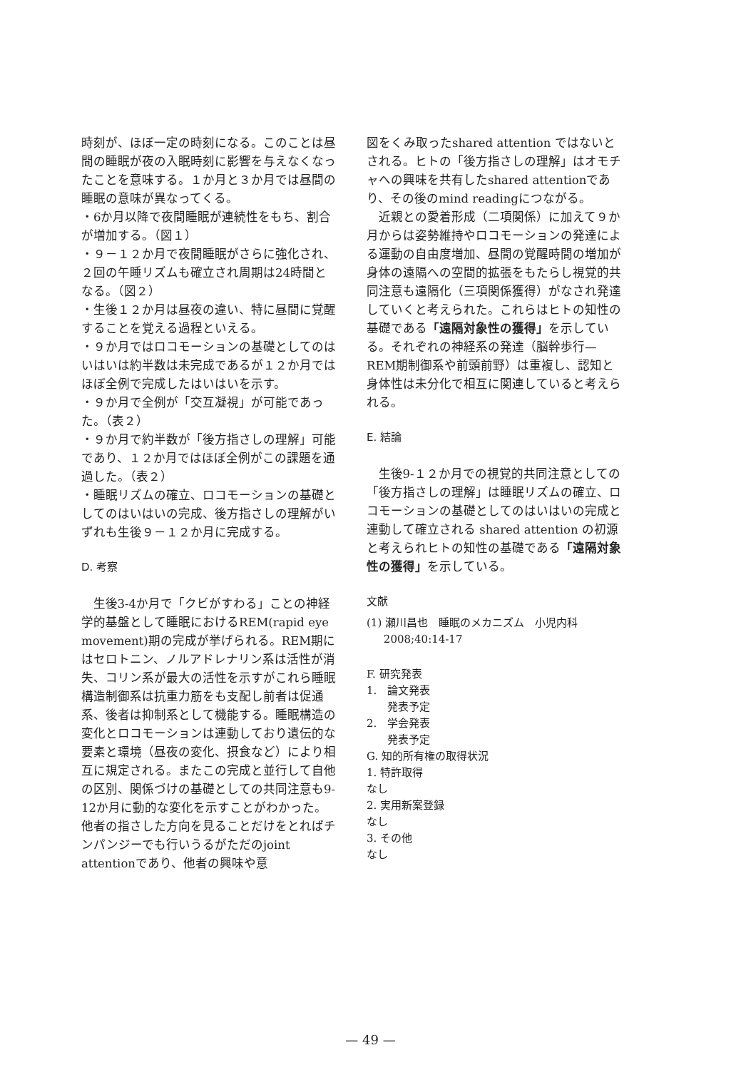時刻が、ほぼ一定の時刻になる。このことは昼間の睡眠が夜の入眠時刻に影響を与えなくなったことを意味する。１か月と３か月では昼間の睡眠の意味が異なってくる。
・6か月以降で夜間睡眠が連続性をもち、割合が増加する。（図１）
・９－１２か月で夜間睡眠がさらに強化され、２回の午睡リズムも確立され周期は24時間となる。（図２）
・生後１２か月は昼夜の違い、特に昼間に覚醒することを覚える過程といえる。
・９か月ではロコモーションの基礎としてのはいはいは約半数は未完成であるが１２か月ではほぼ全例で完成したはいはいを示す。
・９か月で全例が「交互凝視」が可能であった。（表２）
・９か月で約半数が「後方指さしの理解」可能であり、１２か月ではほぼ全例がこの課題を通過した。（表２）
・睡眠リズムの確立、ロコモーションの基礎としてのはいはいの完成、後方指さしの理解がいずれも生後９－１２か月に完成する。
D. 考察
生後3-4か月で「クビがすわる」ことの神経学的基盤として睡眠におけるREM(rapid eye movement)期の完成が挙げられる。REM期にはセロトニン、ノルアドレナリン系は活性が消失、コリン系が最大の活性を示すがこれら睡眠構造制御系は抗重力筋をも支配し前者は促通系、後者は抑制系として機能する。睡眠構造の変化とロコモーションは連動しており遺伝的な要素と環境（昼夜の変化、摂食など）により相互に規定される。またこの完成と並行して自他の区別、関係づけの基礎としての共同注意も9-12か月に動的な変化を示すことがわかった。他者の指さした方向を見ることだけをとればチンパンジーでも行いうるがただのjoint attentionであり、他者の興味や意
図をくみ取ったshared attention ではないとされる。ヒトの「後方指さしの理解」はオモチャへの興味を共有したshared attentionであり、その後のmind readingにつながる。
近親との愛着形成（二項関係）に加えて９か月からは姿勢維持やロコモーションの発達による運動の自由度増加、昼間の覚醒時間の増加が身体の遠隔への空間的拡張をもたらし視覚的共同注意も遠隔化（三項関係獲得）がなされ発達していくと考えられた。これらはヒトの知性の基礎である「遠隔対象性の獲得」を示している。それぞれの神経系の発達（脳幹歩行—REM期制御系や前頭前野）は重複し、認知と身体性は未分化で相互に関連していると考えられる。
E. 結論
生後9-１２か月での視覚的共同注意としての「後方指さしの理解」は睡眠リズムの確立、ロコモーションの基礎としてのはいはいの完成と連動して確立される shared attention の初源と考えられヒトの知性の基礎である「遠隔対象性の獲得」を示している。
文献
(1) 瀬川昌也　睡眠のメカニズム　小児内科
2008;40:14-17
F. 研究発表
1.　論文発表
発表予定
2.　学会発表
発表予定
G. 知的所有権の取得状況
1. 特許取得
なし
2. 実用新案登録
なし
3. その他
なし
— 49 —